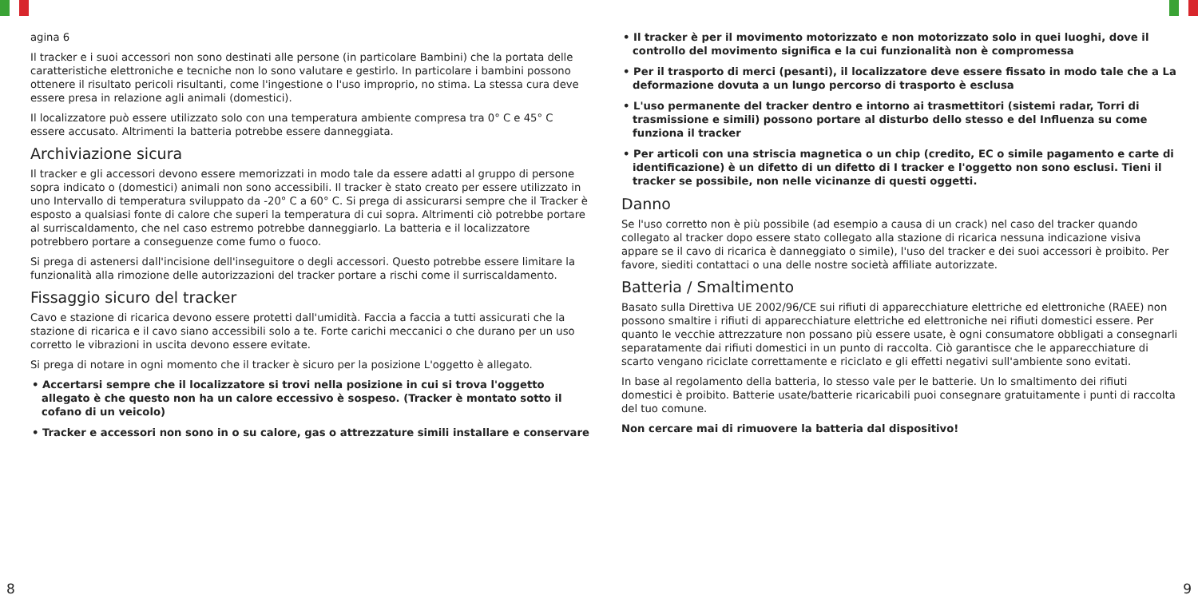agina 6
Il tracker e i suoi accessori non sono destinati alle persone (in particolare Bambini) che la portata delle caratteristiche elettroniche e tecniche non lo sono valutare e gestirlo. In particolare i bambini possono ottenere il risultato pericoli risultanti, come l'ingestione o l'uso improprio, no stima. La stessa cura deve essere presa in relazione agli animali (domestici).
Il localizzatore può essere utilizzato solo con una temperatura ambiente compresa tra 0° C e 45° C essere accusato. Altrimenti la batteria potrebbe essere danneggiata.
Archiviazione sicura
Il tracker e gli accessori devono essere memorizzati in modo tale da essere adatti al gruppo di persone sopra indicato o (domestici) animali non sono accessibili. Il tracker è stato creato per essere utilizzato in uno Intervallo di temperatura sviluppato da -20° C a 60° C. Si prega di assicurarsi sempre che il Tracker è esposto a qualsiasi fonte di calore che superi la temperatura di cui sopra. Altrimenti ciò potrebbe portare al surriscaldamento, che nel caso estremo potrebbe danneggiarlo. La batteria e il localizzatore potrebbero portare a conseguenze come fumo o fuoco.
Si prega di astenersi dall'incisione dell'inseguitore o degli accessori. Questo potrebbe essere limitare la funzionalità alla rimozione delle autorizzazioni del tracker portare a rischi come il surriscaldamento.
Fissaggio sicuro del tracker
Cavo e stazione di ricarica devono essere protetti dall'umidità. Faccia a faccia a tutti assicurati che la stazione di ricarica e il cavo siano accessibili solo a te. Forte carichi meccanici o che durano per un uso corretto le vibrazioni in uscita devono essere evitate.
Si prega di notare in ogni momento che il tracker è sicuro per la posizione L'oggetto è allegato.
• Accertarsi sempre che il localizzatore si trovi nella posizione in cui si trova l'oggetto allegato è che questo non ha un calore eccessivo è sospeso. (Tracker è montato sotto il cofano di un veicolo)
• Tracker e accessori non sono in o su calore, gas o attrezzature simili installare e conservare
• Il tracker è per il movimento motorizzato e non motorizzato solo in quei luoghi, dove il controllo del movimento significa e la cui funzionalità non è compromessa
• Per il trasporto di merci (pesanti), il localizzatore deve essere fissato in modo tale che a La deformazione dovuta a un lungo percorso di trasporto è esclusa
• L'uso permanente del tracker dentro e intorno ai trasmettitori (sistemi radar, Torri di trasmissione e simili) possono portare al disturbo dello stesso e del Influenza su come funziona il tracker
• Per articoli con una striscia magnetica o un chip (credito, EC o simile pagamento e carte di identificazione) è un difetto di un difetto di I tracker e l'oggetto non sono esclusi. Tieni il tracker se possibile, non nelle vicinanze di questi oggetti.
Danno
Se l'uso corretto non è più possibile (ad esempio a causa di un crack) nel caso del tracker quando collegato al tracker dopo essere stato collegato alla stazione di ricarica nessuna indicazione visiva appare se il cavo di ricarica è danneggiato o simile), l'uso del tracker e dei suoi accessori è proibito. Per favore, siediti contattaci o una delle nostre società affiliate autorizzate.
Batteria / Smaltimento
Basato sulla Direttiva UE 2002/96/CE sui rifiuti di apparecchiature elettriche ed elettroniche (RAEE) non possono smaltire i rifiuti di apparecchiature elettriche ed elettroniche nei rifiuti domestici essere. Per quanto le vecchie attrezzature non possano più essere usate, è ogni consumatore obbligati a consegnarli separatamente dai rifiuti domestici in un punto di raccolta. Ciò garantisce che le apparecchiature di scarto vengano riciclate correttamente e riciclato e gli effetti negativi sull'ambiente sono evitati.
In base al regolamento della batteria, lo stesso vale per le batterie. Un lo smaltimento dei rifiuti domestici è proibito. Batterie usate/batterie ricaricabili puoi consegnare gratuitamente i punti di raccolta del tuo comune.
Non cercare mai di rimuovere la batteria dal dispositivo!
8 9